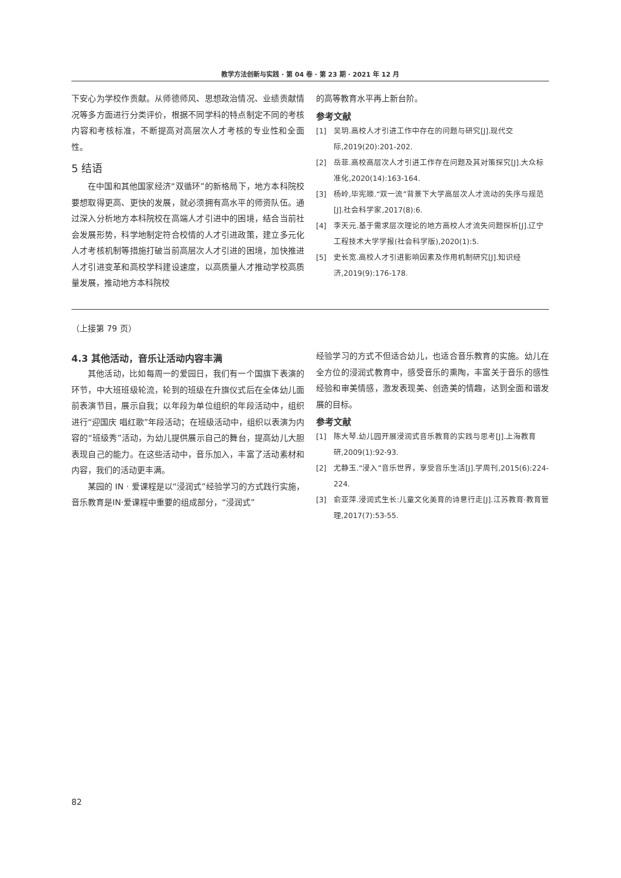教学方法创新与实践 · 第 04 卷 · 第 23 期 · 2021 年 12 月
下安心为学校作贡献。从师德师风、思想政治情况、业绩贡献情况等多方面进行分类评价，根据不同学科的特点制定不同的考核内容和考核标准，不断提高对高层次人才考核的专业性和全面性。
5 结语
在中国和其他国家经济“双循环”的新格局下，地方本科院校要想取得更高、更快的发展，就必须拥有高水平的师资队伍。通过深入分析地方本科院校在高端人才引进中的困境，结合当前社会发展形势，科学地制定符合校情的人才引进政策，建立多元化人才考核机制等措施打破当前高层次人才引进的困境，加快推进人才引进变革和高校学科建设速度，以高质量人才推动学校高质量发展，推动地方本科院校
的高等教育水平再上新台阶。
参考文献
[1] 吴玥.高校人才引进工作中存在的问题与研究[J].现代交际,2019(20):201-202.
[2] 岳菲.高校高层次人才引进工作存在问题及其对策探究[J].大众标准化,2020(14):163-164.
[3] 杨岭,毕宪顺.“双一流”背景下大学高层次人才流动的失序与规范[J].社会科学家,2017(8):6.
[4] 李天元.基于需求层次理论的地方高校人才流失问题探析[J].辽宁工程技术大学学报(社会科学版),2020(1):5.
[5] 史长宽.高校人才引进影响因素及作用机制研究[J].知识经济,2019(9):176-178.
（上接第 79 页）
4.3 其他活动，音乐让活动内容丰满
其他活动，比如每周一的爱园日，我们有一个国旗下表演的环节，中大班班级轮流，轮到的班级在升旗仪式后在全体幼儿面前表演节目，展示自我；以年段为单位组织的年段活动中，组织进行“迎国庆 唱红歌”年段活动；在班级活动中，组织以表演为内容的“班级秀”活动，为幼儿提供展示自己的舞台，提高幼儿大胆表现自己的能力。在这些活动中，音乐加入，丰富了活动素材和内容，我们的活动更丰满。
某园的 IN · 爱课程是以“浸润式”经验学习的方式践行实施，音乐教育是IN·爱课程中重要的组成部分，“浸润式”
经验学习的方式不但适合幼儿，也适合音乐教育的实施。幼儿在全方位的浸润式教育中，感受音乐的熏陶，丰富关于音乐的感性经验和审美情感，激发表现美、创造美的情趣，达到全面和谐发展的目标。
参考文献
[1] 陈大琴.幼儿园开展浸润式音乐教育的实践与思考[J].上海教育研,2009(1):92-93.
[2] 尤静玉.“浸入”音乐世界，享受音乐生活[J].学周刊,2015(6):224-224.
[3] 俞亚萍.浸润式生长:儿童文化美育的诗意行走[J].江苏教育·教育管理,2017(7):53-55.
82